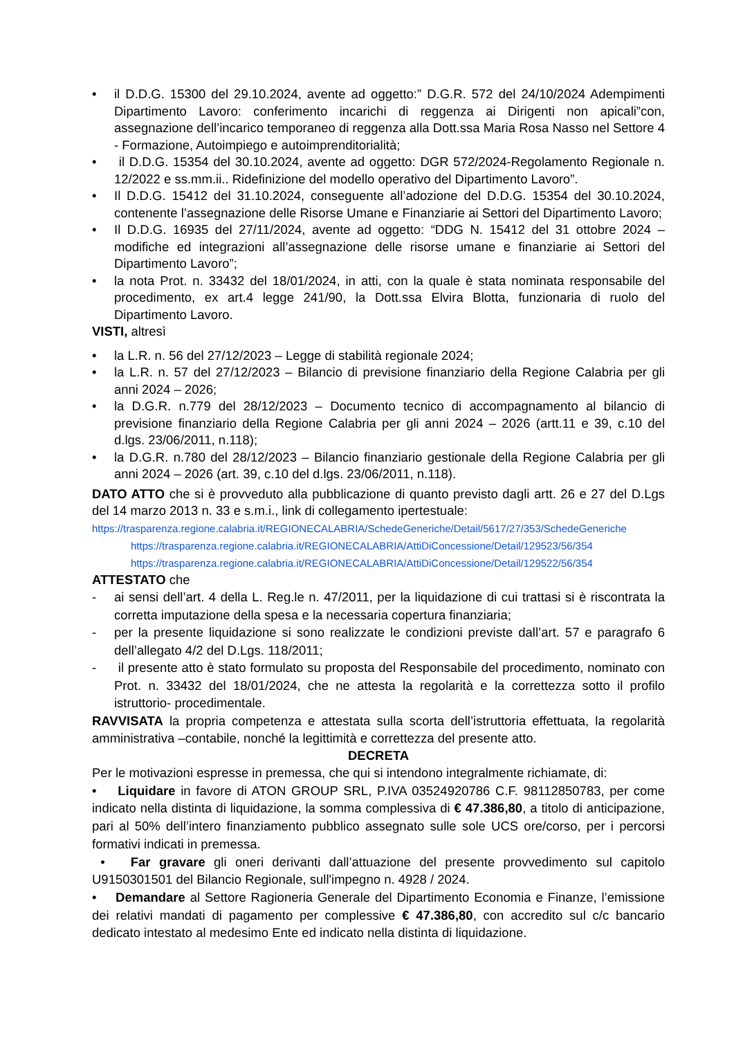• il D.D.G. 15300 del 29.10.2024, avente ad oggetto:” D.G.R. 572 del 24/10/2024 Adempimenti Dipartimento Lavoro: conferimento incarichi di reggenza ai Dirigenti non apicali”con, assegnazione dell’incarico temporaneo di reggenza alla Dott.ssa Maria Rosa Nasso nel Settore 4 - Formazione, Autoimpiego e autoimprenditorialità;
• il D.D.G. 15354 del 30.10.2024, avente ad oggetto: DGR 572/2024-Regolamento Regionale n. 12/2022 e ss.mm.ii.. Ridefinizione del modello operativo del Dipartimento Lavoro”.
• Il D.D.G. 15412 del 31.10.2024, conseguente all’adozione del D.D.G. 15354 del 30.10.2024, contenente l’assegnazione delle Risorse Umane e Finanziarie ai Settori del Dipartimento Lavoro;
• Il D.D.G. 16935 del 27/11/2024, avente ad oggetto: “DDG N. 15412 del 31 ottobre 2024 – modifiche ed integrazioni all’assegnazione delle risorse umane e finanziarie ai Settori del Dipartimento Lavoro”;
• la nota Prot. n. 33432 del 18/01/2024, in atti, con la quale è stata nominata responsabile del procedimento, ex art.4 legge 241/90, la Dott.ssa Elvira Blotta, funzionaria di ruolo del Dipartimento Lavoro.
VISTI, altresì
• la L.R. n. 56 del 27/12/2023 – Legge di stabilità regionale 2024;
• la L.R. n. 57 del 27/12/2023 – Bilancio di previsione finanziario della Regione Calabria per gli anni 2024 – 2026;
• la D.G.R. n.779 del 28/12/2023 – Documento tecnico di accompagnamento al bilancio di previsione finanziario della Regione Calabria per gli anni 2024 – 2026 (artt.11 e 39, c.10 del d.lgs. 23/06/2011, n.118);
• la D.G.R. n.780 del 28/12/2023 – Bilancio finanziario gestionale della Regione Calabria per gli anni 2024 – 2026 (art. 39, c.10 del d.lgs. 23/06/2011, n.118).
DATO ATTO che si è provveduto alla pubblicazione di quanto previsto dagli artt. 26 e 27 del D.Lgs del 14 marzo 2013 n. 33 e s.m.i., link di collegamento ipertestuale:
https://trasparenza.regione.calabria.it/REGIONECALABRIA/SchedeGeneriche/Detail/5617/27/353/SchedeGeneriche
https://trasparenza.regione.calabria.it/REGIONECALABRIA/AttiDiConcessione/Detail/129523/56/354
https://trasparenza.regione.calabria.it/REGIONECALABRIA/AttiDiConcessione/Detail/129522/56/354
ATTESTATO che
- ai sensi dell’art. 4 della L. Reg.le n. 47/2011, per la liquidazione di cui trattasi si è riscontrata la corretta imputazione della spesa e la necessaria copertura finanziaria;
- per la presente liquidazione si sono realizzate le condizioni previste dall’art. 57 e paragrafo 6 dell’allegato 4/2 del D.Lgs. 118/2011;
- il presente atto è stato formulato su proposta del Responsabile del procedimento, nominato con Prot. n. 33432 del 18/01/2024, che ne attesta la regolarità e la correttezza sotto il profilo istruttorio- procedimentale.
RAVVISATA la propria competenza e attestata sulla scorta dell’istruttoria effettuata, la regolarità amministrativa –contabile, nonché la legittimità e correttezza del presente atto.
DECRETA
Per le motivazioni espresse in premessa, che qui si intendono integralmente richiamate, di:
• Liquidare in favore di ATON GROUP SRL, P.IVA 03524920786 C.F. 98112850783, per come indicato nella distinta di liquidazione, la somma complessiva di € 47.386,80, a titolo di anticipazione, pari al 50% dell’intero finanziamento pubblico assegnato sulle sole UCS ore/corso, per i percorsi formativi indicati in premessa.
• Far gravare gli oneri derivanti dall’attuazione del presente provvedimento sul capitolo U9150301501 del Bilancio Regionale, sull'impegno n. 4928 / 2024.
• Demandare al Settore Ragioneria Generale del Dipartimento Economia e Finanze, l’emissione dei relativi mandati di pagamento per complessive € 47.386,80, con accredito sul c/c bancario dedicato intestato al medesimo Ente ed indicato nella distinta di liquidazione.